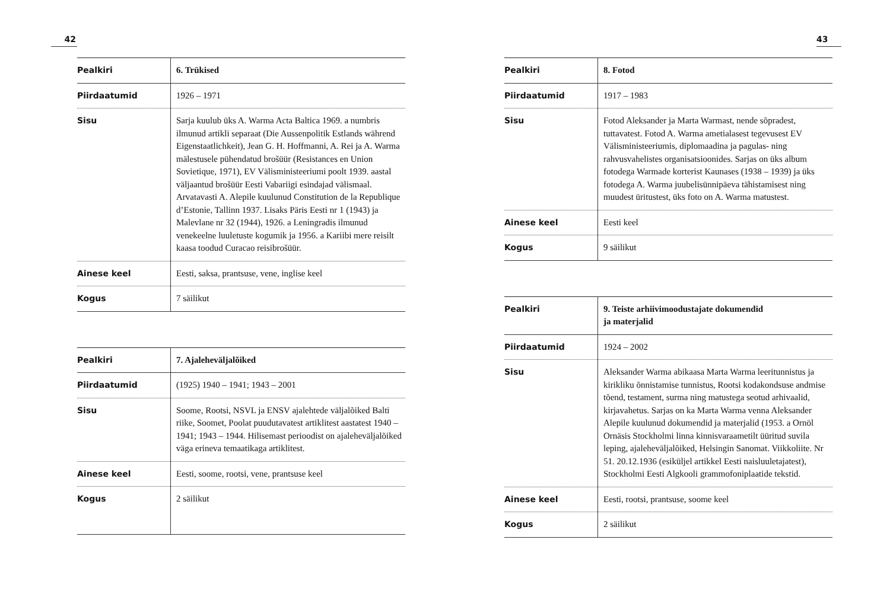42
| Pealkiri | 6. Trükised |
| Piirdaatumid | 1926 – 1971 |
| Sisu | Sarja kuulub üks A. Warma Acta Baltica 1969. a numbris ilmunud artikli separaat (Die Aussenpolitik Estlands während Eigenstaatlichkeit), Jean G. H. Hoffmanni, A. Rei ja A. Warma mälestusele pühendatud brošüür (Resistances en Union Sovietique, 1971), EV Välisministeeriumi poolt 1939. aastal väljaantud brošüür Eesti Vabariigi esindajad välismaal. Arvatavasti A. Alepile kuulunud Constitution de la Republique d’Estonie, Tallinn 1937. Lisaks Päris Eesti nr 1 (1943) ja Malevlane nr 32 (1944), 1926. a Leningradis ilmunud venekeelne luuletuste kogumik ja 1956. a Kariibi mere reisilt kaasa toodud Curacao reisibrošüür. |
| Ainese keel | Eesti, saksa, prantsuse, vene, inglise keel |
| Kogus | 7 säilikut |
| Pealkiri | 7. Ajaleheväljalõiked |
| Piirdaatumid | (1925) 1940 – 1941; 1943 – 2001 |
| Sisu | Soome, Rootsi, NSVL ja ENSV ajalehtede väljalõiked Balti riike, Soomet, Poolat puudutavatest artiklitest aastatest 1940 – 1941; 1943 – 1944. Hilisemast perioodist on ajaleheväljalõiked väga erineva temaatikaga artiklitest. |
| Ainese keel | Eesti, soome, rootsi, vene, prantsuse keel |
| Kogus | 2 säilikut |
43
| Pealkiri | 8. Fotod |
| Piirdaatumid | 1917 – 1983 |
| Sisu | Fotod Aleksander ja Marta Warmast, nende sõpradest, tuttavatest. Fotod A. Warma ametialasest tegevusest EV Välisministeeriumis, diplomaadina ja pagulas- ning rahvusvahelistes organisatsioonides. Sarjas on üks album fotodega Warmade korterist Kaunases (1938 – 1939) ja üks fotodega A. Warma juubelisünnipäeva tähistamisest ning muudest üritustest, üks foto on A. Warma matustest. |
| Ainese keel | Eesti keel |
| Kogus | 9 säilikut |
| Pealkiri | 9. Teiste arhiivimoodustajate dokumendid ja materjalid |
| Piirdaatumid | 1924 – 2002 |
| Sisu | Aleksander Warma abikaasa Marta Warma leeritunnistus ja kirikliku õnnistamise tunnistus, Rootsi kodakondsuse andmise tõend, testament, surma ning matustega seotud arhivaalid, kirjavahetus. Sarjas on ka Marta Warma venna Aleksander Alepile kuulunud dokumendid ja materjalid (1953. a Ornöl Ornäsis Stockholmi linna kinnisvaraametilt üüritud suvila leping, ajaleheväljalõiked, Helsingin Sanomat. Viikkoliite. Nr 51. 20.12.1936 (esiküljel artikkel Eesti naisluuletajatest), Stockholmi Eesti Algkooli grammofoniplaatide tekstid. |
| Ainese keel | Eesti, rootsi, prantsuse, soome keel |
| Kogus | 2 säilikut |